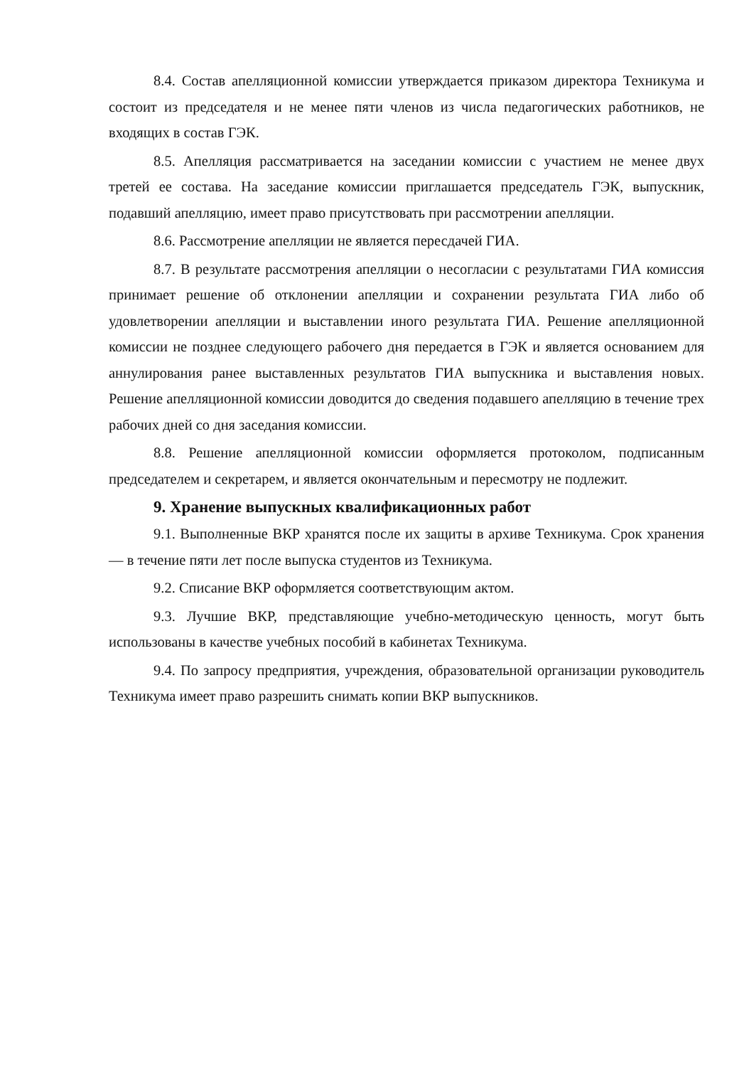8.4. Состав апелляционной комиссии утверждается приказом директора Техникума и состоит из председателя и не менее пяти членов из числа педагогических работников, не входящих в состав ГЭК.
8.5. Апелляция рассматривается на заседании комиссии с участием не менее двух третей ее состава. На заседание комиссии приглашается председатель ГЭК, выпускник, подавший апелляцию, имеет право присутствовать при рассмотрении апелляции.
8.6. Рассмотрение апелляции не является пересдачей ГИА.
8.7. В результате рассмотрения апелляции о несогласии с результатами ГИА комиссия принимает решение об отклонении апелляции и сохранении результата ГИА либо об удовлетворении апелляции и выставлении иного результата ГИА. Решение апелляционной комиссии не позднее следующего рабочего дня передается в ГЭК и является основанием для аннулирования ранее выставленных результатов ГИА выпускника и выставления новых. Решение апелляционной комиссии доводится до сведения подавшего апелляцию в течение трех рабочих дней со дня заседания комиссии.
8.8. Решение апелляционной комиссии оформляется протоколом, подписанным председателем и секретарем, и является окончательным и пересмотру не подлежит.
9. Хранение выпускных квалификационных работ
9.1. Выполненные ВКР хранятся после их защиты в архиве Техникума. Срок хранения — в течение пяти лет после выпуска студентов из Техникума.
9.2. Списание ВКР оформляется соответствующим актом.
9.3. Лучшие ВКР, представляющие учебно-методическую ценность, могут быть использованы в качестве учебных пособий в кабинетах Техникума.
9.4. По запросу предприятия, учреждения, образовательной организации руководитель Техникума имеет право разрешить снимать копии ВКР выпускников.